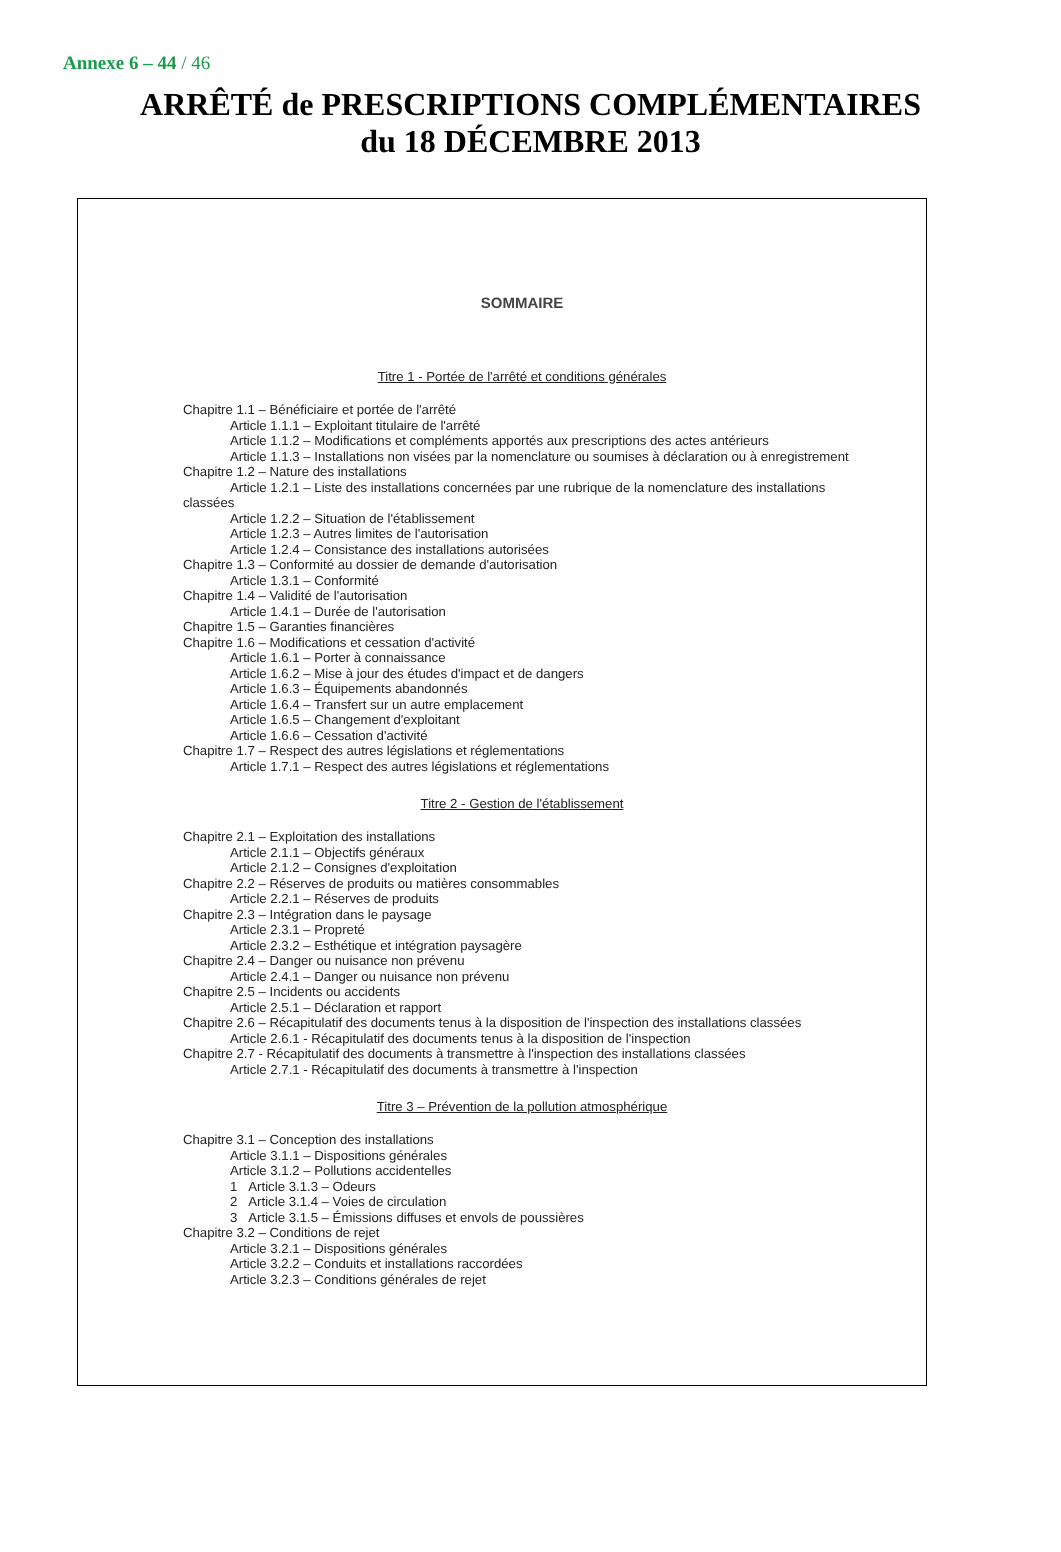Annexe 6 – 44 / 46
ARRÊTÉ de PRESCRIPTIONS COMPLÉMENTAIRES
du 18 DÉCEMBRE 2013
SOMMAIRE
Titre 1 - Portée de l'arrêté et conditions générales
Chapitre 1.1 – Bénéficiaire et portée de l'arrêté
Article 1.1.1 – Exploitant titulaire de l'arrêté
Article 1.1.2 – Modifications et compléments apportés aux prescriptions des actes antérieurs
Article 1.1.3 – Installations non visées par la nomenclature ou soumises à déclaration ou à enregistrement
Chapitre 1.2 – Nature des installations
Article 1.2.1 – Liste des installations concernées par une rubrique de la nomenclature des installations
classées
Article 1.2.2 – Situation de l'établissement
Article 1.2.3 – Autres limites de l'autorisation
Article 1.2.4 – Consistance des installations autorisées
Chapitre 1.3 – Conformité au dossier de demande d'autorisation
Article 1.3.1 – Conformité
Chapitre 1.4 – Validité de l'autorisation
Article 1.4.1 – Durée de l'autorisation
Chapitre 1.5 – Garanties financières
Chapitre 1.6 – Modifications et cessation d'activité
Article 1.6.1 – Porter à connaissance
Article 1.6.2 – Mise à jour des études d'impact et de dangers
Article 1.6.3 – Équipements abandonnés
Article 1.6.4 – Transfert sur un autre emplacement
Article 1.6.5 – Changement d'exploitant
Article 1.6.6 – Cessation d'activité
Chapitre 1.7 – Respect des autres législations et réglementations
Article 1.7.1 – Respect des autres législations et réglementations
Titre 2 - Gestion de l'établissement
Chapitre 2.1 – Exploitation des installations
Article 2.1.1 – Objectifs généraux
Article 2.1.2 – Consignes d'exploitation
Chapitre 2.2 – Réserves de produits ou matières consommables
Article 2.2.1 – Réserves de produits
Chapitre 2.3 – Intégration dans le paysage
Article 2.3.1 – Propreté
Article 2.3.2 – Esthétique et intégration paysagère
Chapitre 2.4 – Danger ou nuisance non prévenu
Article 2.4.1 – Danger ou nuisance non prévenu
Chapitre 2.5 – Incidents ou accidents
Article 2.5.1 – Déclaration et rapport
Chapitre 2.6 – Récapitulatif des documents tenus à la disposition de l'inspection des installations classées
Article 2.6.1 - Récapitulatif des documents tenus à la disposition de l'inspection
Chapitre 2.7 - Récapitulatif des documents à transmettre à l'inspection des installations classées
Article 2.7.1 - Récapitulatif des documents à transmettre à l'inspection
Titre 3 – Prévention de la pollution atmosphérique
Chapitre 3.1 – Conception des installations
Article 3.1.1 – Dispositions générales
Article 3.1.2 – Pollutions accidentelles
1 Article 3.1.3 – Odeurs
2 Article 3.1.4 – Voies de circulation
3 Article 3.1.5 – Émissions diffuses et envols de poussières
Chapitre 3.2 – Conditions de rejet
Article 3.2.1 – Dispositions générales
Article 3.2.2 – Conduits et installations raccordées
Article 3.2.3 – Conditions générales de rejet